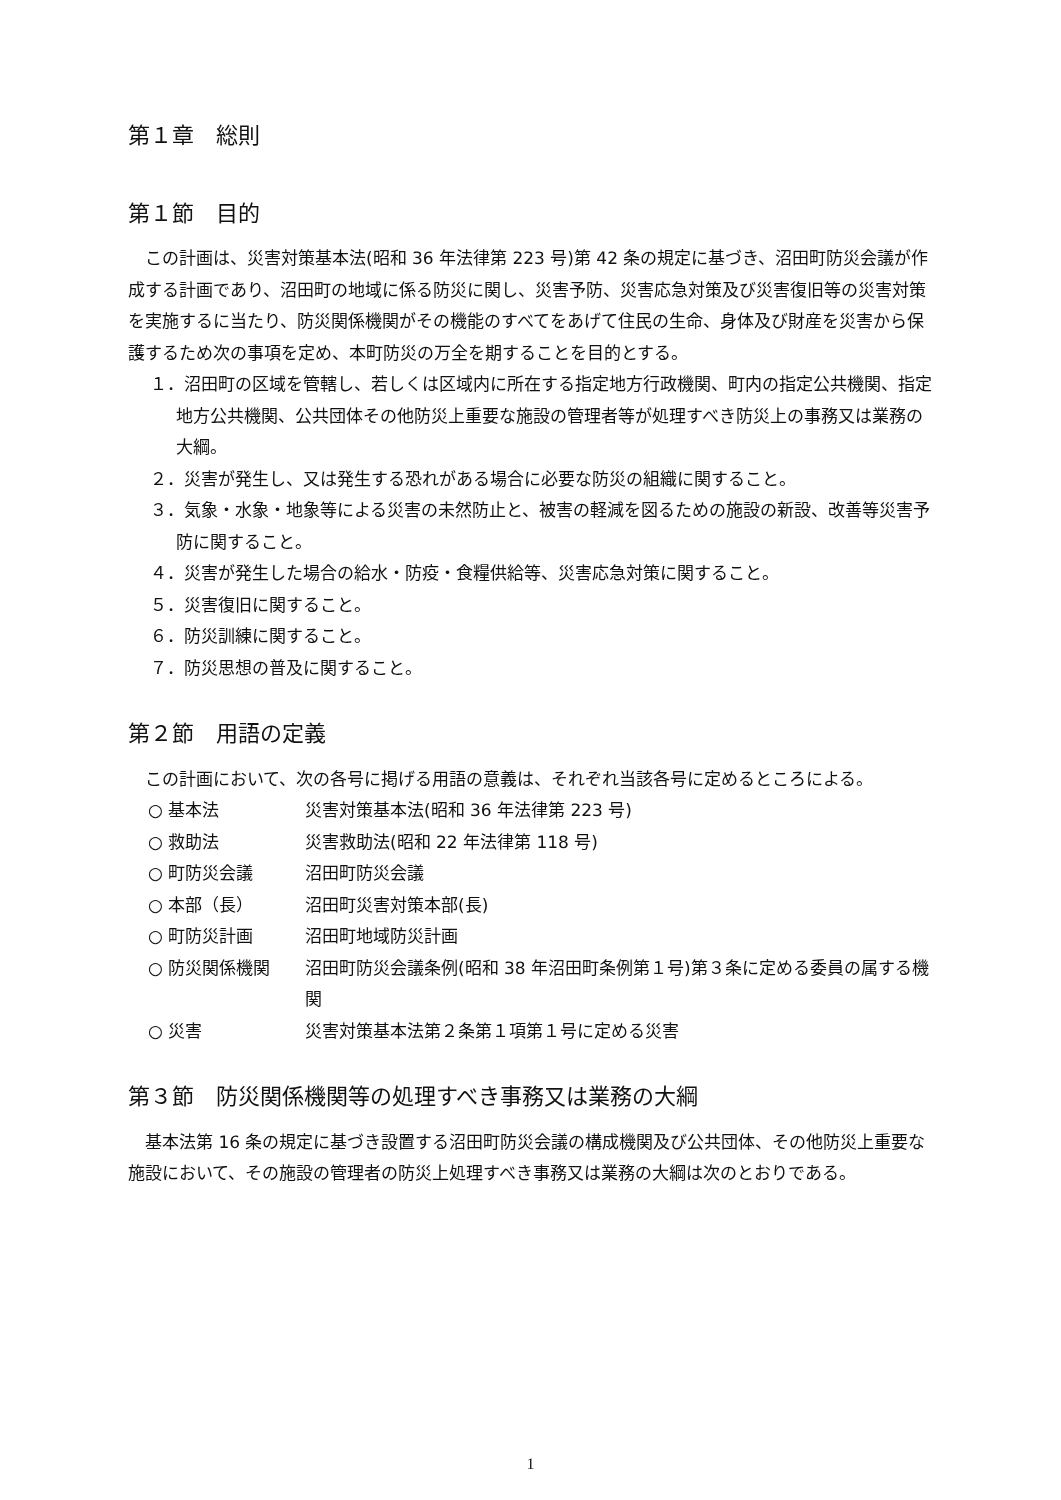第１章　総則
第１節　目的
この計画は、災害対策基本法(昭和 36 年法律第 223 号)第 42 条の規定に基づき、沼田町防災会議が作成する計画であり、沼田町の地域に係る防災に関し、災害予防、災害応急対策及び災害復旧等の災害対策を実施するに当たり、防災関係機関がその機能のすべてをあげて住民の生命、身体及び財産を災害から保護するため次の事項を定め、本町防災の万全を期することを目的とする。
１．沼田町の区域を管轄し、若しくは区域内に所在する指定地方行政機関、町内の指定公共機関、指定地方公共機関、公共団体その他防災上重要な施設の管理者等が処理すべき防災上の事務又は業務の大綱。
２．災害が発生し、又は発生する恐れがある場合に必要な防災の組織に関すること。
３．気象・水象・地象等による災害の未然防止と、被害の軽減を図るための施設の新設、改善等災害予防に関すること。
４．災害が発生した場合の給水・防疫・食糧供給等、災害応急対策に関すること。
５．災害復旧に関すること。
６．防災訓練に関すること。
７．防災思想の普及に関すること。
第２節　用語の定義
この計画において、次の各号に掲げる用語の意義は、それぞれ当該各号に定めるところによる。
○ 基本法 災害対策基本法(昭和 36 年法律第 223 号)
○ 救助法 災害救助法(昭和 22 年法律第 118 号)
○ 町防災会議 沼田町防災会議
○ 本部（長） 沼田町災害対策本部(長)
○ 町防災計画 沼田町地域防災計画
○ 防災関係機関 沼田町防災会議条例(昭和 38 年沼田町条例第１号)第３条に定める委員の属する機関
○ 災害 災害対策基本法第２条第１項第１号に定める災害
第３節　防災関係機関等の処理すべき事務又は業務の大綱
基本法第 16 条の規定に基づき設置する沼田町防災会議の構成機関及び公共団体、その他防災上重要な施設において、その施設の管理者の防災上処理すべき事務又は業務の大綱は次のとおりである。
1